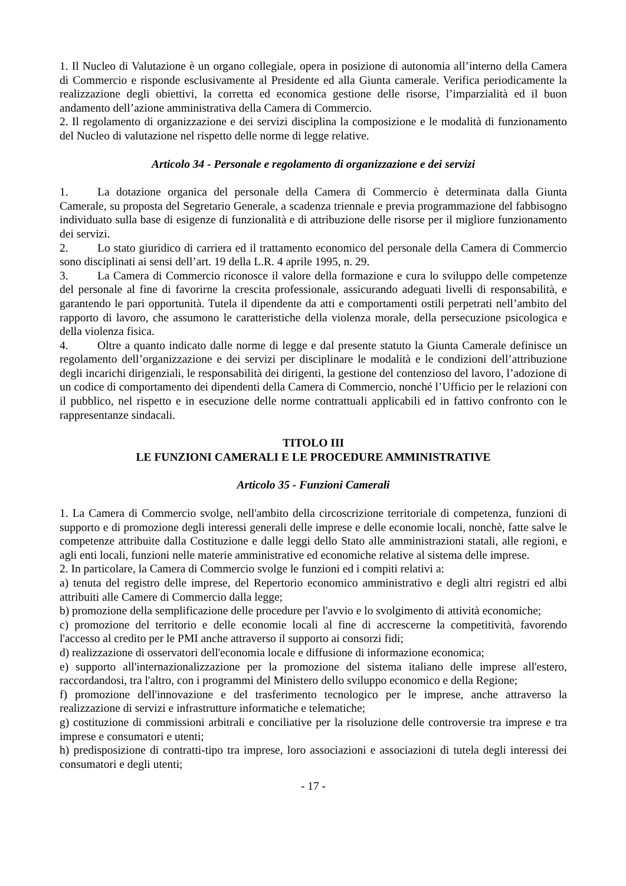1. Il Nucleo di Valutazione è un organo collegiale, opera in posizione di autonomia all’interno della Camera di Commercio e risponde esclusivamente al Presidente ed alla Giunta camerale. Verifica periodicamente la realizzazione degli obiettivi, la corretta ed economica gestione delle risorse, l’imparzialità ed il buon andamento dell’azione amministrativa della Camera di Commercio.
2. Il regolamento di organizzazione e dei servizi disciplina la composizione e le modalità di funzionamento del Nucleo di valutazione nel rispetto delle norme di legge relative.
Articolo 34 - Personale e regolamento di organizzazione e dei servizi
1. La dotazione organica del personale della Camera di Commercio è determinata dalla Giunta Camerale, su proposta del Segretario Generale, a scadenza triennale e previa programmazione del fabbisogno individuato sulla base di esigenze di funzionalità e di attribuzione delle risorse per il migliore funzionamento dei servizi.
2. Lo stato giuridico di carriera ed il trattamento economico del personale della Camera di Commercio sono disciplinati ai sensi dell’art. 19 della L.R. 4 aprile 1995, n. 29.
3. La Camera di Commercio riconosce il valore della formazione e cura lo sviluppo delle competenze del personale al fine di favorirne la crescita professionale, assicurando adeguati livelli di responsabilità, e garantendo le pari opportunità. Tutela il dipendente da atti e comportamenti ostili perpetrati nell’ambito del rapporto di lavoro, che assumono le caratteristiche della violenza morale, della persecuzione psicologica e della violenza fisica.
4. Oltre a quanto indicato dalle norme di legge e dal presente statuto la Giunta Camerale definisce un regolamento dell’organizzazione e dei servizi per disciplinare le modalità e le condizioni dell’attribuzione degli incarichi dirigenziali, le responsabilità dei dirigenti, la gestione del contenzioso del lavoro, l’adozione di un codice di comportamento dei dipendenti della Camera di Commercio, nonché l’Ufficio per le relazioni con il pubblico, nel rispetto e in esecuzione delle norme contrattuali applicabili ed in fattivo confronto con le rappresentanze sindacali.
TITOLO III
LE FUNZIONI CAMERALI E LE PROCEDURE AMMINISTRATIVE
Articolo 35 - Funzioni Camerali
1. La Camera di Commercio svolge, nell'ambito della circoscrizione territoriale di competenza, funzioni di supporto e di promozione degli interessi generali delle imprese e delle economie locali, nonchè, fatte salve le competenze attribuite dalla Costituzione e dalle leggi dello Stato alle amministrazioni statali, alle regioni, e agli enti locali, funzioni nelle materie amministrative ed economiche relative al sistema delle imprese.
2. In particolare, la Camera di Commercio svolge le funzioni ed i compiti relativi a:
a) tenuta del registro delle imprese, del Repertorio economico amministrativo e degli altri registri ed albi attribuiti alle Camere di Commercio dalla legge;
b) promozione della semplificazione delle procedure per l'avvio e lo svolgimento di attività economiche;
c) promozione del territorio e delle economie locali al fine di accrescerne la competitività, favorendo l'accesso al credito per le PMI anche attraverso il supporto ai consorzi fidi;
d) realizzazione di osservatori dell'economia locale e diffusione di informazione economica;
e) supporto all'internazionalizzazione per la promozione del sistema italiano delle imprese all'estero, raccordandosi, tra l'altro, con i programmi del Ministero dello sviluppo economico e della Regione;
f) promozione dell'innovazione e del trasferimento tecnologico per le imprese, anche attraverso la realizzazione di servizi e infrastrutture informatiche e telematiche;
g) costituzione di commissioni arbitrali e conciliative per la risoluzione delle controversie tra imprese e tra imprese e consumatori e utenti;
h) predisposizione di contratti-tipo tra imprese, loro associazioni e associazioni di tutela degli interessi dei consumatori e degli utenti;
- 17 -